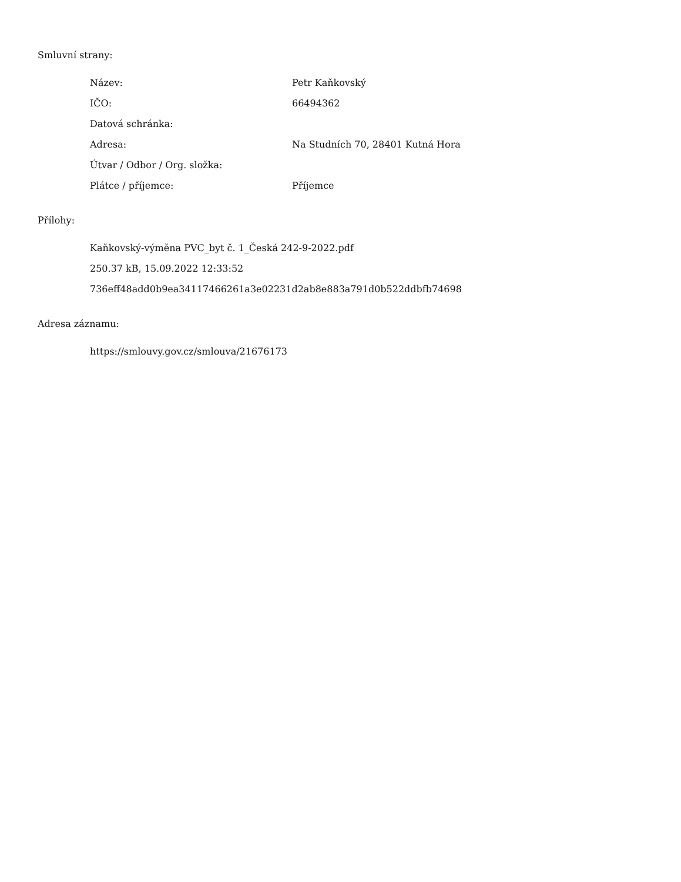Smluvní strany:
| Název: | Petr Kaňkovský |
| IČO: | 66494362 |
| Datová schránka: | |
| Adresa: | Na Studních 70, 28401 Kutná Hora |
| Útvar / Odbor / Org. složka: | |
| Plátce / příjemce: | Příjemce |
Přílohy:
Kaňkovský-výměna PVC_byt č. 1_Česká 242-9-2022.pdf
250.37 kB, 15.09.2022 12:33:52
736eff48add0b9ea34117466261a3e02231d2ab8e883a791d0b522ddbfb74698
Adresa záznamu:
https://smlouvy.gov.cz/smlouva/21676173